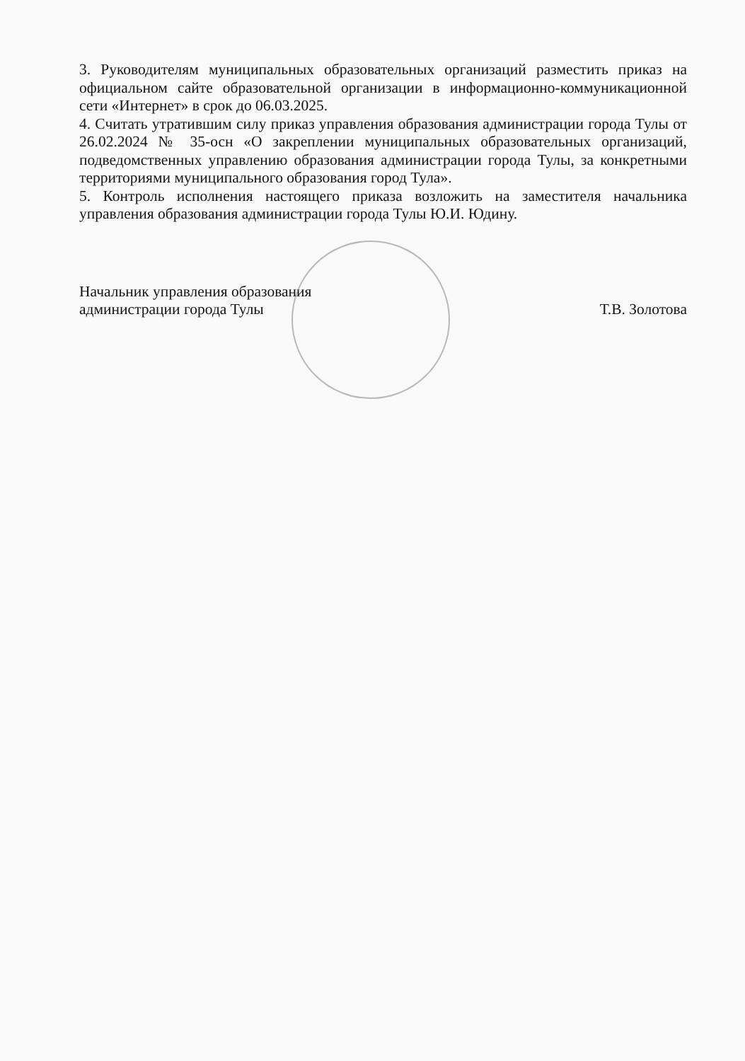3. Руководителям муниципальных образовательных организаций разместить приказ на официальном сайте образовательной организации в информационно-коммуникационной сети «Интернет» в срок до 06.03.2025.
4. Считать утратившим силу приказ управления образования администрации города Тулы от 26.02.2024 № 35-осн «О закреплении муниципальных образовательных организаций, подведомственных управлению образования администрации города Тулы, за конкретными территориями муниципального образования город Тула».
5. Контроль исполнения настоящего приказа возложить на заместителя начальника управления образования администрации города Тулы Ю.И. Юдину.
Начальник управления образования
администрации города Тулы
Т.В. Золотова